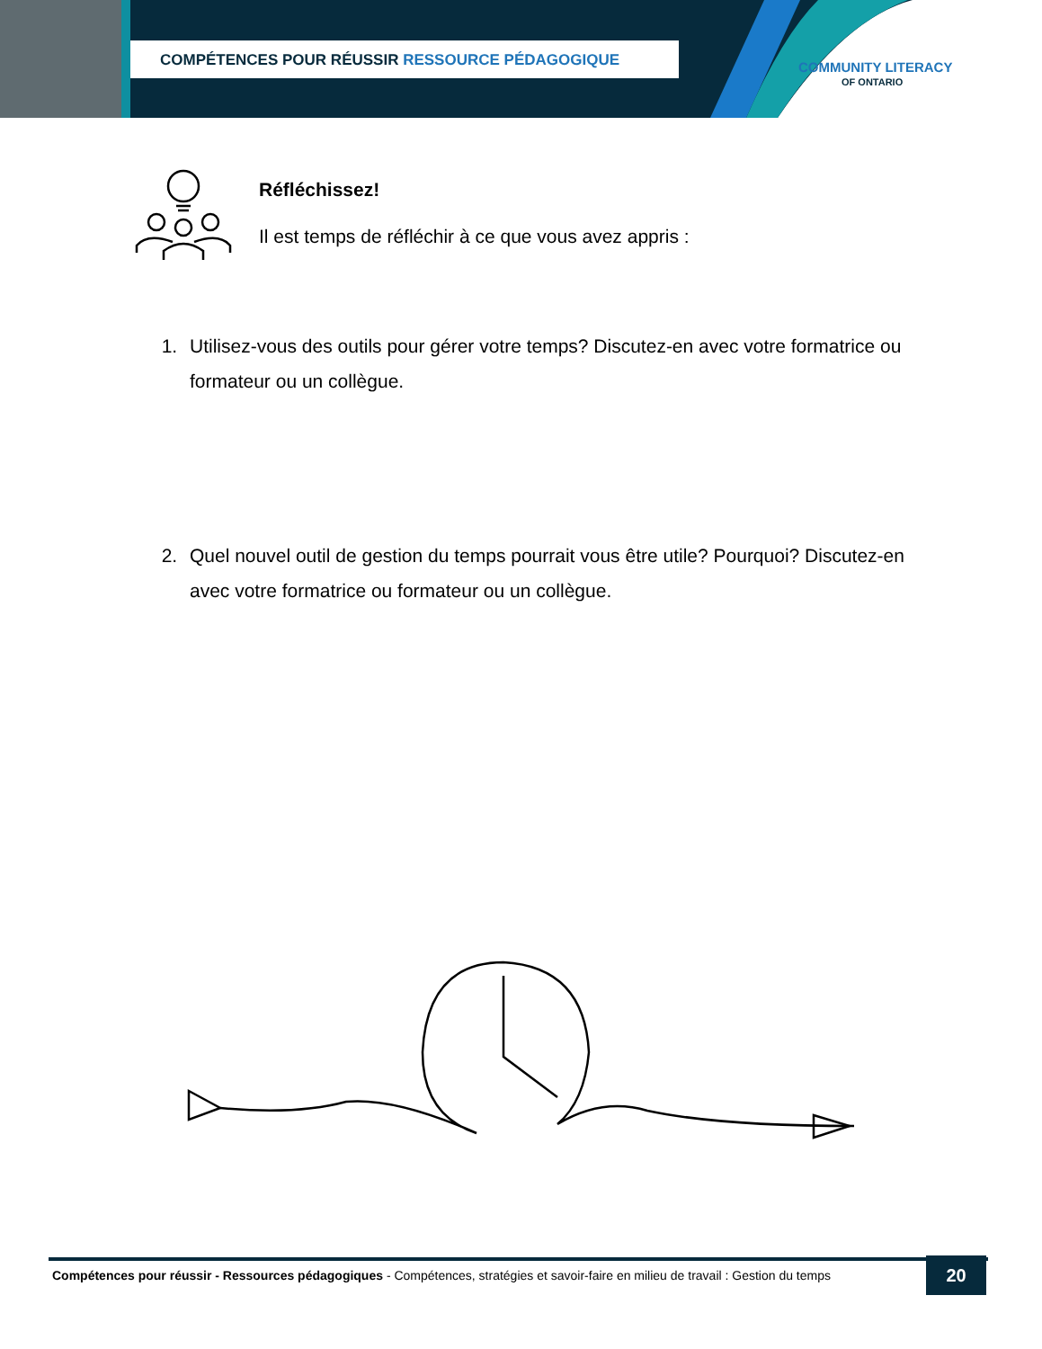COMPÉTENCES POUR RÉUSSIR RESSOURCE PÉDAGOGIQUE
COMMUNITY LITERACY
OF ONTARIO
Réfléchissez!
Il est temps de réfléchir à ce que vous avez appris :
1. Utilisez-vous des outils pour gérer votre temps? Discutez-en avec votre formatrice ou formateur ou un collègue.
2. Quel nouvel outil de gestion du temps pourrait vous être utile? Pourquoi? Discutez-en avec votre formatrice ou formateur ou un collègue.
Compétences pour réussir - Ressources pédagogiques - Compétences, stratégies et savoir-faire en milieu de travail : Gestion du temps
20